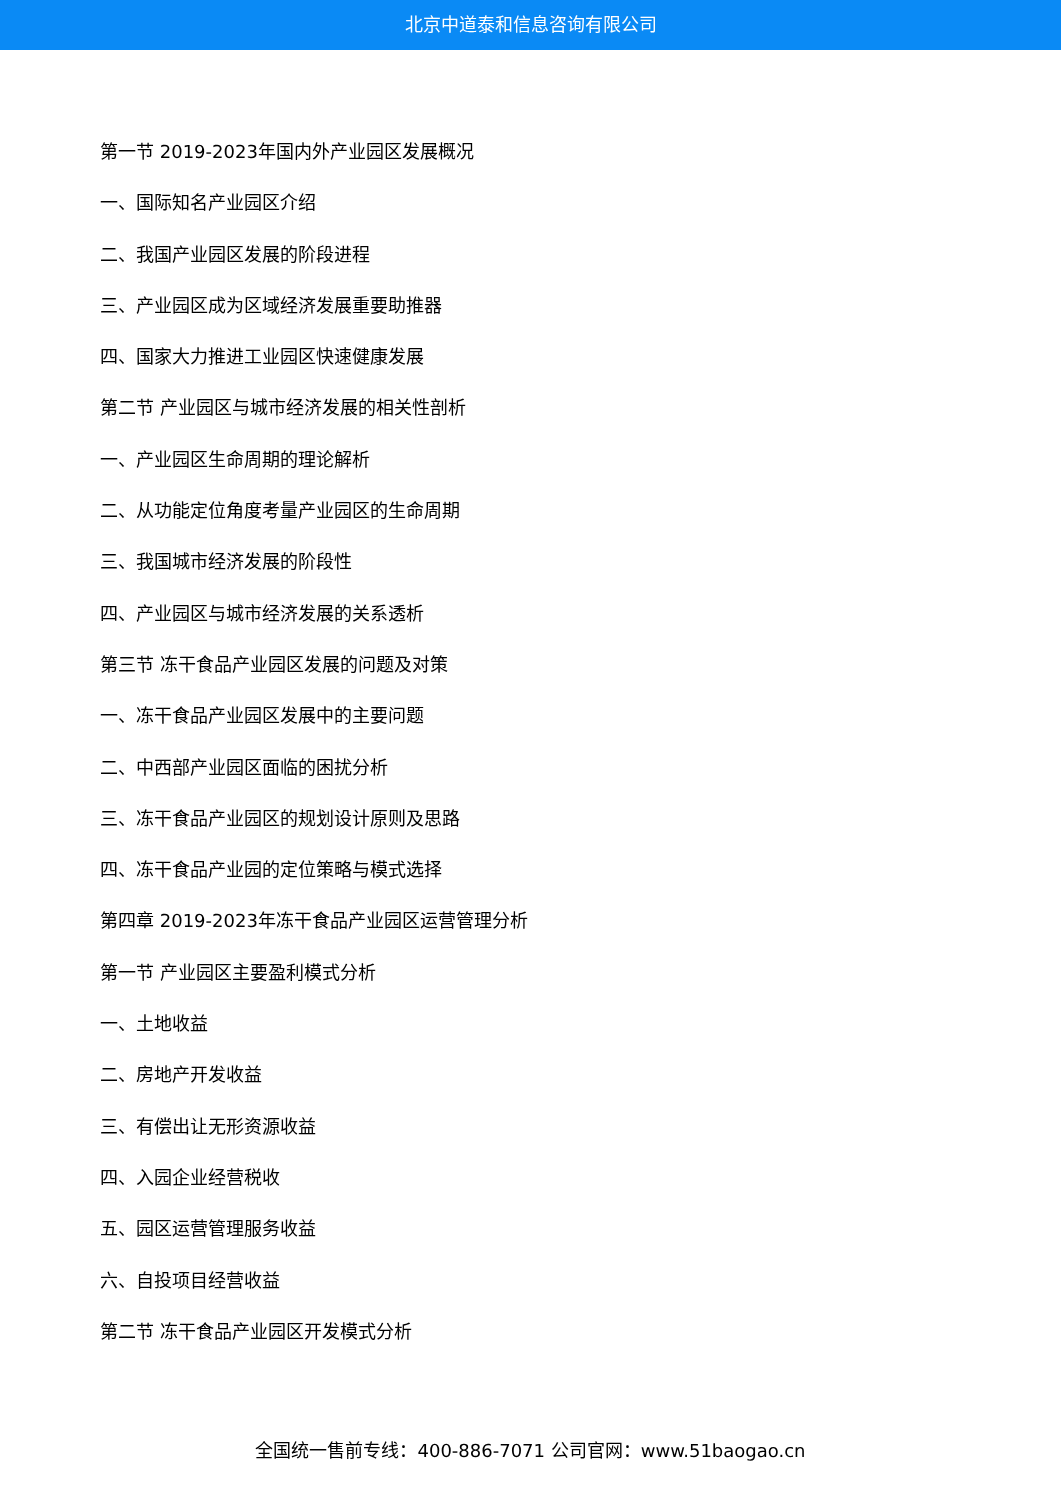北京中道泰和信息咨询有限公司
第一节 2019-2023年国内外产业园区发展概况
一、国际知名产业园区介绍
二、我国产业园区发展的阶段进程
三、产业园区成为区域经济发展重要助推器
四、国家大力推进工业园区快速健康发展
第二节 产业园区与城市经济发展的相关性剖析
一、产业园区生命周期的理论解析
二、从功能定位角度考量产业园区的生命周期
三、我国城市经济发展的阶段性
四、产业园区与城市经济发展的关系透析
第三节 冻干食品产业园区发展的问题及对策
一、冻干食品产业园区发展中的主要问题
二、中西部产业园区面临的困扰分析
三、冻干食品产业园区的规划设计原则及思路
四、冻干食品产业园的定位策略与模式选择
第四章 2019-2023年冻干食品产业园区运营管理分析
第一节 产业园区主要盈利模式分析
一、土地收益
二、房地产开发收益
三、有偿出让无形资源收益
四、入园企业经营税收
五、园区运营管理服务收益
六、自投项目经营收益
第二节 冻干食品产业园区开发模式分析
全国统一售前专线：400-886-7071 公司官网：www.51baogao.cn